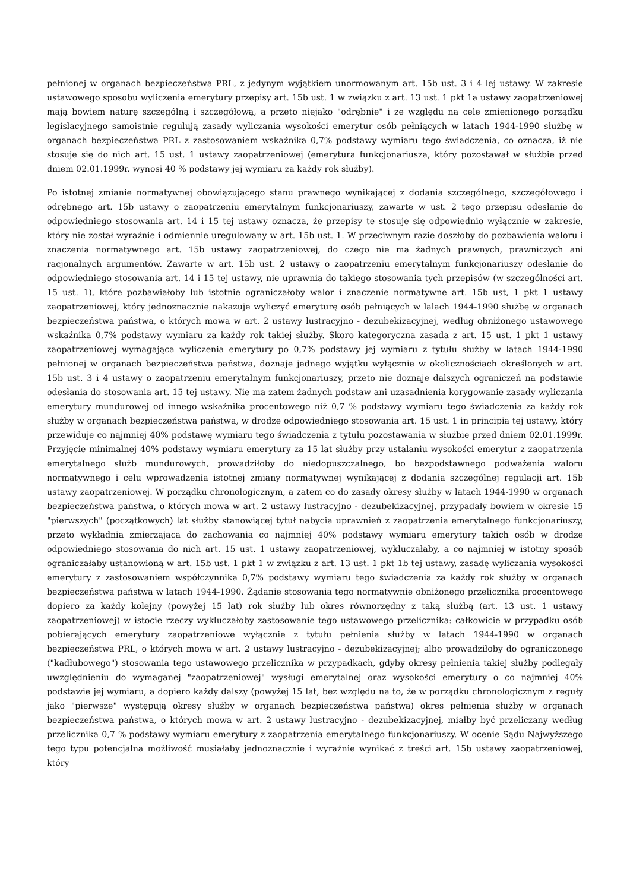pełnionej w organach bezpieczeństwa PRL, z jedynym wyjątkiem unormowanym art. 15b ust. 3 i 4 lej ustawy. W zakresie ustawowego sposobu wyliczenia emerytury przepisy art. 15b ust. 1 w związku z art. 13 ust. 1 pkt 1a ustawy zaopatrzeniowej mają bowiem naturę szczególną i szczegółową, a przeto niejako "odrębnie" i ze względu na cele zmienionego porządku legislacyjnego samoistnie regulują zasady wyliczania wysokości emerytur osób pełniących w latach 1944-1990 służbę w organach bezpieczeństwa PRL z zastosowaniem wskaźnika 0,7% podstawy wymiaru tego świadczenia, co oznacza, iż nie stosuje się do nich art. 15 ust. 1 ustawy zaopatrzeniowej (emerytura funkcjonariusza, który pozostawał w służbie przed dniem 02.01.1999r. wynosi 40 % podstawy jej wymiaru za każdy rok służby).
Po istotnej zmianie normatywnej obowiązującego stanu prawnego wynikającej z dodania szczególnego, szczegółowego i odrębnego art. 15b ustawy o zaopatrzeniu emerytalnym funkcjonariuszy, zawarte w ust. 2 tego przepisu odesłanie do odpowiedniego stosowania art. 14 i 15 tej ustawy oznacza, że przepisy te stosuje się odpowiednio wyłącznie w zakresie, który nie został wyraźnie i odmiennie uregulowany w art. 15b ust. 1. W przeciwnym razie doszłoby do pozbawienia waloru i znaczenia normatywnego art. 15b ustawy zaopatrzeniowej, do czego nie ma żadnych prawnych, prawniczych ani racjonalnych argumentów. Zawarte w art. 15b ust. 2 ustawy o zaopatrzeniu emerytalnym funkcjonariuszy odesłanie do odpowiedniego stosowania art. 14 i 15 tej ustawy, nie uprawnia do takiego stosowania tych przepisów (w szczególności art. 15 ust. 1), które pozbawiałoby lub istotnie ograniczałoby walor i znaczenie normatywne art. 15b ust, 1 pkt 1 ustawy zaopatrzeniowej, który jednoznacznie nakazuje wyliczyć emeryturę osób pełniących w lalach 1944-1990 służbę w organach bezpieczeństwa państwa, o których mowa w art. 2 ustawy lustracyjno - dezubekizacyjnej, według obniżonego ustawowego wskaźnika 0,7% podstawy wymiaru za każdy rok takiej służby. Skoro kategoryczna zasada z art. 15 ust. 1 pkt 1 ustawy zaopatrzeniowej wymagająca wyliczenia emerytury po 0,7% podstawy jej wymiaru z tytułu służby w latach 1944-1990 pełnionej w organach bezpieczeństwa państwa, doznaje jednego wyjątku wyłącznie w okolicznościach określonych w art. 15b ust. 3 i 4 ustawy o zaopatrzeniu emerytalnym funkcjonariuszy, przeto nie doznaje dalszych ograniczeń na podstawie odesłania do stosowania art. 15 tej ustawy. Nie ma zatem żadnych podstaw ani uzasadnienia korygowanie zasady wyliczania emerytury mundurowej od innego wskaźnika procentowego niż 0,7 % podstawy wymiaru tego świadczenia za każdy rok służby w organach bezpieczeństwa państwa, w drodze odpowiedniego stosowania art. 15 ust. 1 in principia tej ustawy, który przewiduje co najmniej 40% podstawę wymiaru tego świadczenia z tytułu pozostawania w służbie przed dniem 02.01.1999r. Przyjęcie minimalnej 40% podstawy wymiaru emerytury za 15 lat służby przy ustalaniu wysokości emerytur z zaopatrzenia emerytalnego służb mundurowych, prowadziłoby do niedopuszczalnego, bo bezpodstawnego podważenia waloru normatywnego i celu wprowadzenia istotnej zmiany normatywnej wynikającej z dodania szczególnej regulacji art. 15b ustawy zaopatrzeniowej. W porządku chronologicznym, a zatem co do zasady okresy służby w latach 1944-1990 w organach bezpieczeństwa państwa, o których mowa w art. 2 ustawy lustracyjno - dezubekizacyjnej, przypadały bowiem w okresie 15 "pierwszych" (początkowych) lat służby stanowiącej tytuł nabycia uprawnień z zaopatrzenia emerytalnego funkcjonariuszy, przeto wykładnia zmierzająca do zachowania co najmniej 40% podstawy wymiaru emerytury takich osób w drodze odpowiedniego stosowania do nich art. 15 ust. 1 ustawy zaopatrzeniowej, wykluczałaby, a co najmniej w istotny sposób ograniczałaby ustanowioną w art. 15b ust. 1 pkt 1 w związku z art. 13 ust. 1 pkt 1b tej ustawy, zasadę wyliczania wysokości emerytury z zastosowaniem współczynnika 0,7% podstawy wymiaru tego świadczenia za każdy rok służby w organach bezpieczeństwa państwa w latach 1944-1990. Żądanie stosowania tego normatywnie obniżonego przelicznika procentowego dopiero za każdy kolejny (powyżej 15 lat) rok służby lub okres równorzędny z taką służbą (art. 13 ust. 1 ustawy zaopatrzeniowej) w istocie rzeczy wykluczałoby zastosowanie tego ustawowego przelicznika: całkowicie w przypadku osób pobierających emerytury zaopatrzeniowe wyłącznie z tytułu pełnienia służby w latach 1944-1990 w organach bezpieczeństwa PRL, o których mowa w art. 2 ustawy lustracyjno - dezubekizacyjnej; albo prowadziłoby do ograniczonego ("kadłubowego") stosowania tego ustawowego przelicznika w przypadkach, gdyby okresy pełnienia takiej służby podlegały uwzględnieniu do wymaganej "zaopatrzeniowej" wysługi emerytalnej oraz wysokości emerytury o co najmniej 40% podstawie jej wymiaru, a dopiero każdy dalszy (powyżej 15 lat, bez względu na to, że w porządku chronologicznym z reguły jako "pierwsze" występują okresy służby w organach bezpieczeństwa państwa) okres pełnienia służby w organach bezpieczeństwa państwa, o których mowa w art. 2 ustawy lustracyjno - dezubekizacyjnej, miałby być przeliczany według przelicznika 0,7 % podstawy wymiaru emerytury z zaopatrzenia emerytalnego funkcjonariuszy. W ocenie Sądu Najwyższego tego typu potencjalna możliwość musiałaby jednoznacznie i wyraźnie wynikać z treści art. 15b ustawy zaopatrzeniowej, który